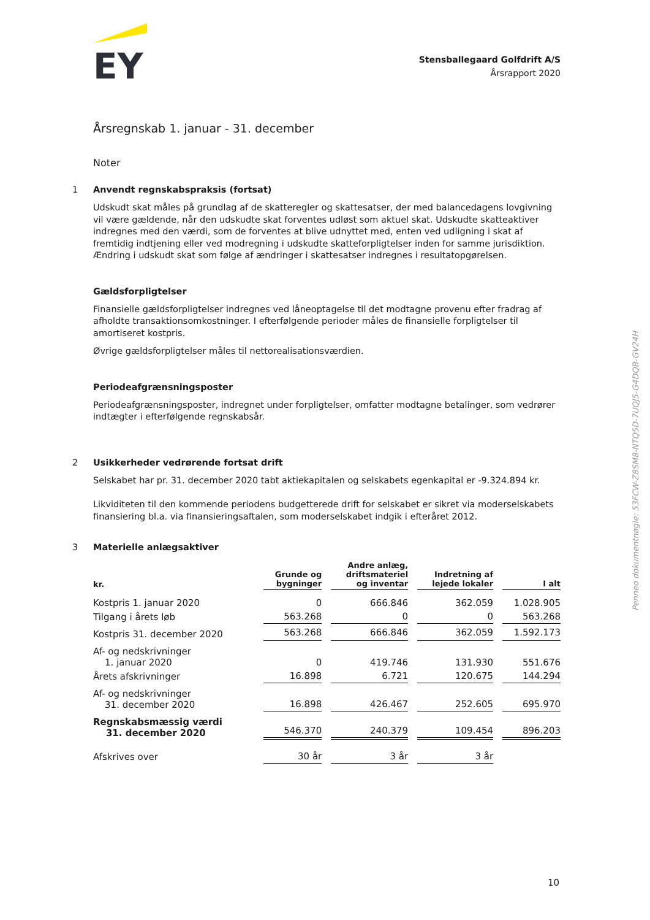EY
Stensballegaard Golfdrift A/S
Årsrapport 2020
Årsregnskab 1. januar - 31. december
Noter
1 Anvendt regnskabspraksis (fortsat)
Udskudt skat måles på grundlag af de skatteregler og skattesatser, der med balancedagens lovgivning vil være gældende, når den udskudte skat forventes udløst som aktuel skat. Udskudte skatteaktiver indregnes med den værdi, som de forventes at blive udnyttet med, enten ved udligning i skat af fremtidig indtjening eller ved modregning i udskudte skatteforpligtelser inden for samme jurisdiktion. Ændring i udskudt skat som følge af ændringer i skattesatser indregnes i resultatopgørelsen.
Gældsforpligtelser
Finansielle gældsforpligtelser indregnes ved låneoptagelse til det modtagne provenu efter fradrag af afholdte transaktionsomkostninger. I efterfølgende perioder måles de finansielle forpligtelser til amortiseret kostpris.
Øvrige gældsforpligtelser måles til nettorealisationsværdien.
Periodeafgrænsningsposter
Periodeafgrænsningsposter, indregnet under forpligtelser, omfatter modtagne betalinger, som vedrører indtægter i efterfølgende regnskabsår.
2 Usikkerheder vedrørende fortsat drift
Selskabet har pr. 31. december 2020 tabt aktiekapitalen og selskabets egenkapital er -9.324.894 kr.
Likviditeten til den kommende periodens budgetterede drift for selskabet er sikret via moderselskabets finansiering bl.a. via finansieringsaftalen, som moderselskabet indgik i efteråret 2012.
3 Materielle anlægsaktiver
| kr. | Grunde og bygninger | Andre anlæg, driftsmateriel og inventar | Indretning af lejede lokaler | I alt |
| --- | --- | --- | --- | --- |
| Kostpris 1. januar 2020 | 0 | 666.846 | 362.059 | 1.028.905 |
| Tilgang i årets løb | 563.268 | 0 | 0 | 563.268 |
| Kostpris 31. december 2020 | 563.268 | 666.846 | 362.059 | 1.592.173 |
| Af- og nedskrivninger 1. januar 2020 | 0 | 419.746 | 131.930 | 551.676 |
| Årets afskrivninger | 16.898 | 6.721 | 120.675 | 144.294 |
| Af- og nedskrivninger 31. december 2020 | 16.898 | 426.467 | 252.605 | 695.970 |
| Regnskabsmæssig værdi 31. december 2020 | 546.370 | 240.379 | 109.454 | 896.203 |
| Afskrives over | 30 år | 3 år | 3 år | |
Penneo dokumentnøgle: 53FCW-Z8SM8-NTQ5D-7UQJ5-G4DQB-GV24H
10